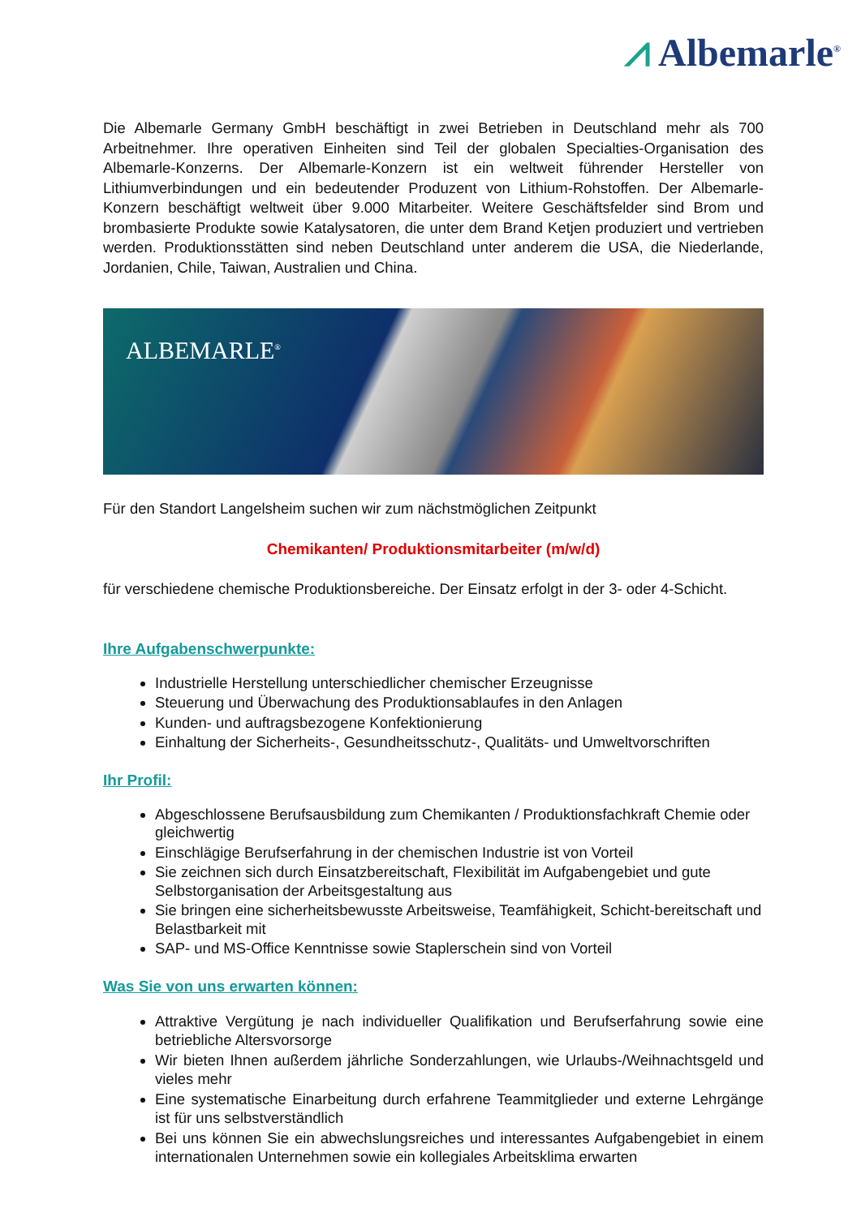⩘ Albemarle<sup>®</sup>
Die Albemarle Germany GmbH beschäftigt in zwei Betrieben in Deutschland mehr als 700 Arbeitnehmer. Ihre operativen Einheiten sind Teil der globalen Specialties-Organisation des Albemarle-Konzerns. Der Albemarle-Konzern ist ein weltweit führender Hersteller von Lithiumverbindungen und ein bedeutender Produzent von Lithium-Rohstoffen. Der Albemarle-Konzern beschäftigt weltweit über 9.000 Mitarbeiter. Weitere Geschäftsfelder sind Brom und brombasierte Produkte sowie Katalysatoren, die unter dem Brand Ketjen produziert und vertrieben werden. Produktionsstätten sind neben Deutschland unter anderem die USA, die Niederlande, Jordanien, Chile, Taiwan, Australien und China.
ALBEMARLE<sup>®</sup>
Für den Standort Langelsheim suchen wir zum nächstmöglichen Zeitpunkt
Chemikanten/ Produktionsmitarbeiter (m/w/d)
für verschiedene chemische Produktionsbereiche. Der Einsatz erfolgt in der 3- oder 4-Schicht.
Ihre Aufgabenschwerpunkte:
Industrielle Herstellung unterschiedlicher chemischer Erzeugnisse
Steuerung und Überwachung des Produktionsablaufes in den Anlagen
Kunden- und auftragsbezogene Konfektionierung
Einhaltung der Sicherheits-, Gesundheitsschutz-, Qualitäts- und Umweltvorschriften
Ihr Profil:
Abgeschlossene Berufsausbildung zum Chemikanten / Produktionsfachkraft Chemie oder gleichwertig
Einschlägige Berufserfahrung in der chemischen Industrie ist von Vorteil
Sie zeichnen sich durch Einsatzbereitschaft, Flexibilität im Aufgabengebiet und gute Selbstorganisation der Arbeitsgestaltung aus
Sie bringen eine sicherheitsbewusste Arbeitsweise, Teamfähigkeit, Schicht-bereitschaft und Belastbarkeit mit
SAP- und MS-Office Kenntnisse sowie Staplerschein sind von Vorteil
Was Sie von uns erwarten können:
Attraktive Vergütung je nach individueller Qualifikation und Berufserfahrung sowie eine betriebliche Altersvorsorge
Wir bieten Ihnen außerdem jährliche Sonderzahlungen, wie Urlaubs-/Weihnachtsgeld und vieles mehr
Eine systematische Einarbeitung durch erfahrene Teammitglieder und externe Lehrgänge ist für uns selbstverständlich
Bei uns können Sie ein abwechslungsreiches und interessantes Aufgabengebiet in einem internationalen Unternehmen sowie ein kollegiales Arbeitsklima erwarten